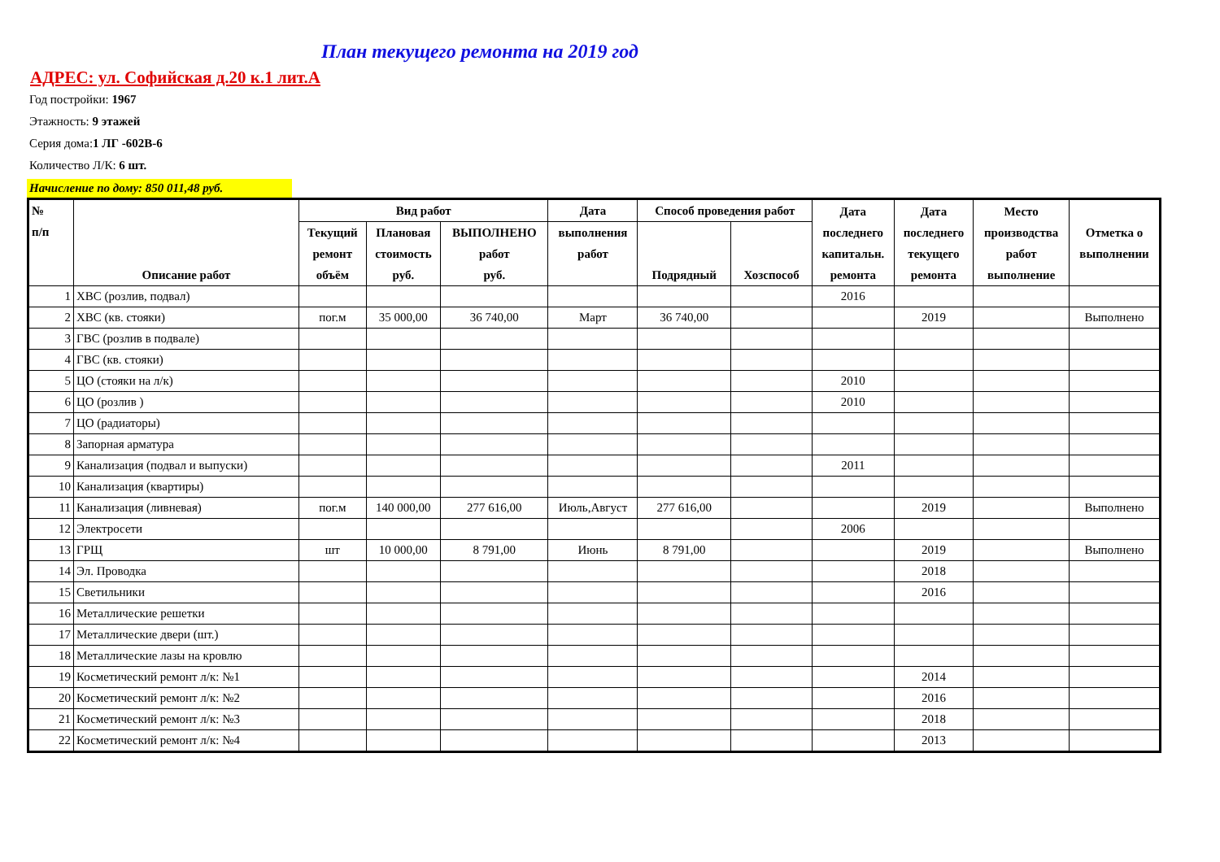План текущего ремонта на 2019 год
АДРЕС: ул. Софийская д.20 к.1 лит.А
Год постройки: 1967
Этажность: 9 этажей
Серия дома:1 ЛГ -602В-6
Количество Л/К: 6 шт.
Начисление по дому: 850 011,48 руб.
| № п/п | Описание работ | Вид работ | | | Дата | Способ проведения работ | | Дата последнего капитальн. ремонта | Дата последнего текущего ремонта | Место производства работ выполнение | Отметка о выполнении |
| --- | --- | --- | --- | --- | --- | --- | --- | --- | --- | --- | --- |
| | | Текущий ремонт объём | Плановая стоимость руб. | ВЫПОЛНЕНО работ руб. | выполнения работ | Подрядный | Хозспособ | | | | |
| 1 | ХВС (розлив, подвал) | | | | | | | 2016 | | | |
| 2 | ХВС (кв. стояки) | пог.м | 35 000,00 | 36 740,00 | Март | 36 740,00 | | | 2019 | | Выполнено |
| 3 | ГВС (розлив в подвале) | | | | | | | | | | |
| 4 | ГВС (кв. стояки) | | | | | | | | | | |
| 5 | ЦО (стояки на л/к) | | | | | | | 2010 | | | |
| 6 | ЦО (розлив ) | | | | | | | 2010 | | | |
| 7 | ЦО (радиаторы) | | | | | | | | | | |
| 8 | Запорная арматура | | | | | | | | | | |
| 9 | Канализация (подвал и выпуски) | | | | | | | 2011 | | | |
| 10 | Канализация (квартиры) | | | | | | | | | | |
| 11 | Канализация (ливневая) | пог.м | 140 000,00 | 277 616,00 | Июль,Август | 277 616,00 | | | 2019 | | Выполнено |
| 12 | Электросети | | | | | | | 2006 | | | |
| 13 | ГРЩ | шт | 10 000,00 | 8 791,00 | Июнь | 8 791,00 | | | 2019 | | Выполнено |
| 14 | Эл. Проводка | | | | | | | | 2018 | | |
| 15 | Светильники | | | | | | | | 2016 | | |
| 16 | Металлические решетки | | | | | | | | | | |
| 17 | Металлические двери (шт.) | | | | | | | | | | |
| 18 | Металлические лазы на кровлю | | | | | | | | | | |
| 19 | Косметический ремонт л/к: №1 | | | | | | | | 2014 | | |
| 20 | Косметический ремонт л/к: №2 | | | | | | | | 2016 | | |
| 21 | Косметический ремонт л/к: №3 | | | | | | | | 2018 | | |
| 22 | Косметический ремонт л/к: №4 | | | | | | | | 2013 | | |